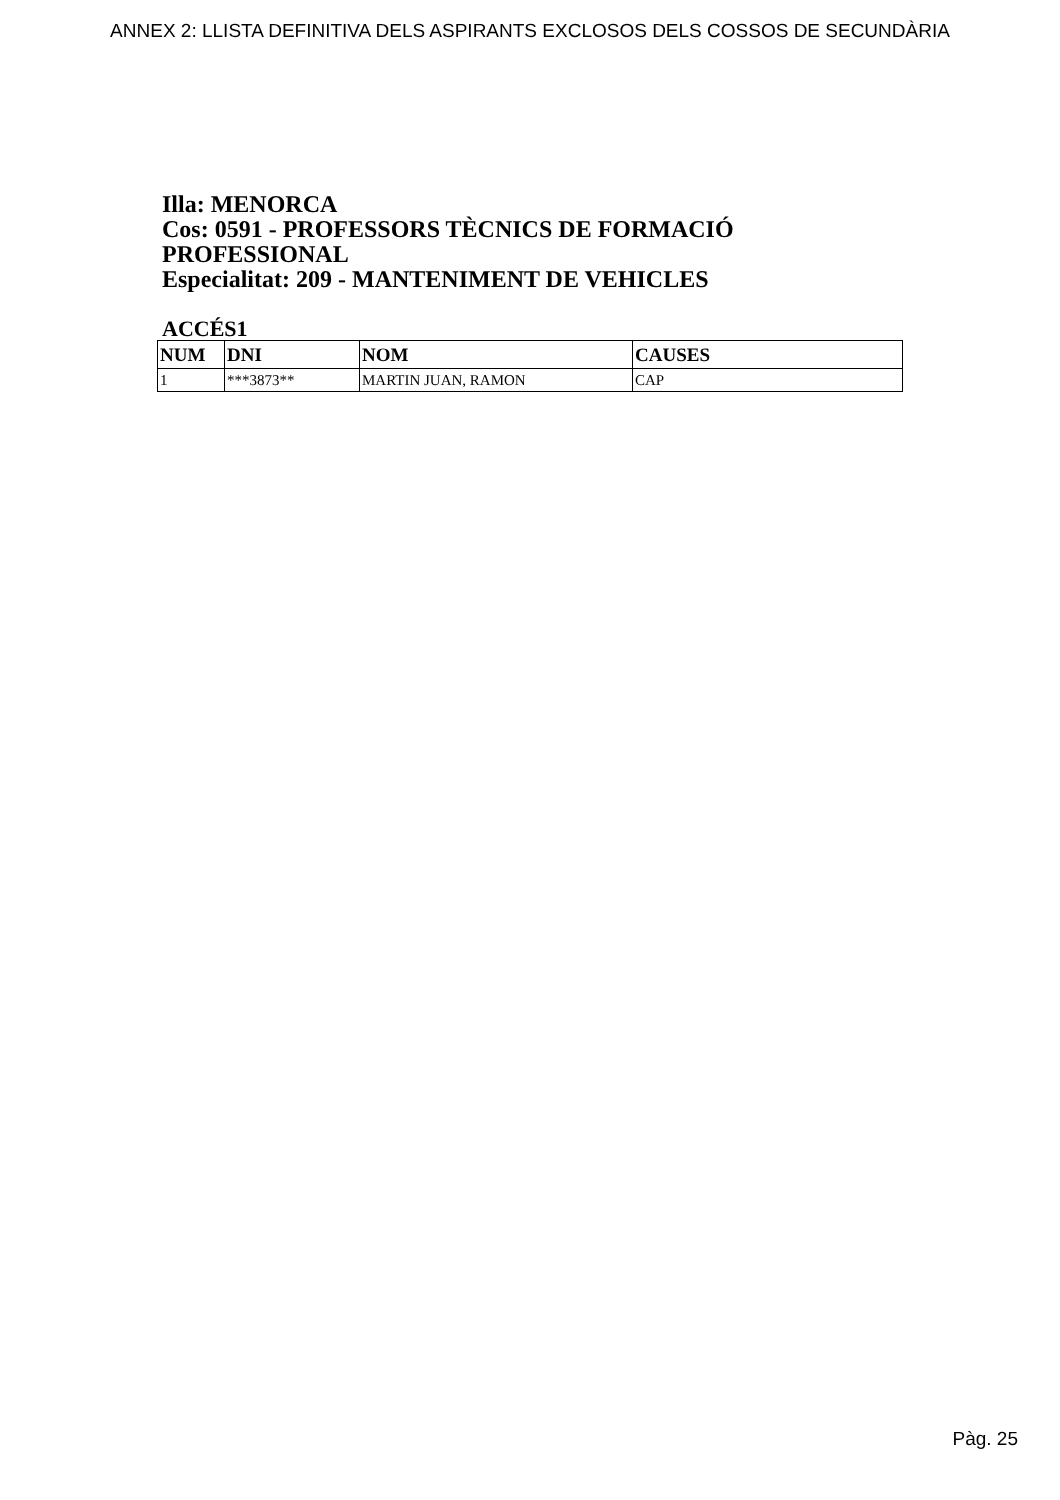ANNEX 2: LLISTA DEFINITIVA DELS ASPIRANTS EXCLOSOS DELS COSSOS DE SECUNDÀRIA
Illa: MENORCA
Cos: 0591 - PROFESSORS TÈCNICS DE FORMACIÓ PROFESSIONAL
Especialitat: 209 - MANTENIMENT DE VEHICLES
ACCÉS1
| NUM | DNI | NOM | CAUSES |
| --- | --- | --- | --- |
| 1 | ***3873** | MARTIN JUAN, RAMON | CAP |
Pàg. 25